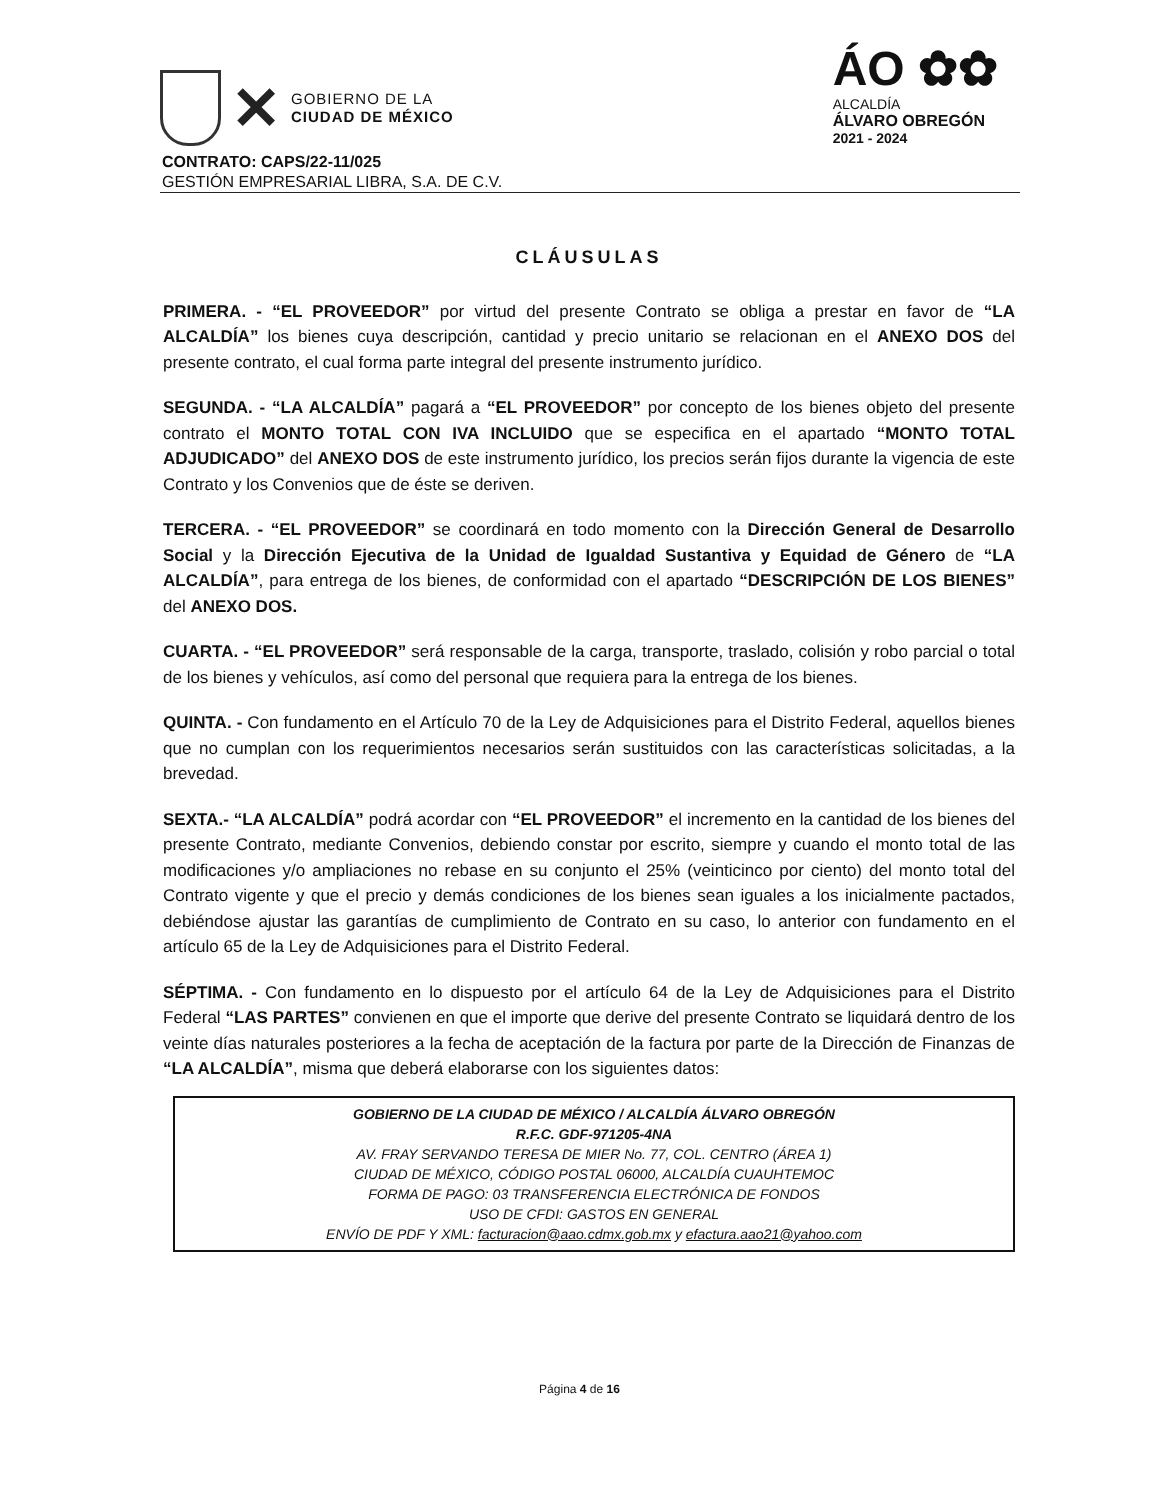✕
GOBIERNO DE LA
CIUDAD DE MÉXICO
ÁO ✿✿
ALCALDÍA
ÁLVARO OBREGÓN
2021 - 2024
CONTRATO: CAPS/22-11/025
GESTIÓN EMPRESARIAL LIBRA, S.A. DE C.V.
CLÁUSULAS
PRIMERA. - “EL PROVEEDOR” por virtud del presente Contrato se obliga a prestar en favor de “LA ALCALDÍA” los bienes cuya descripción, cantidad y precio unitario se relacionan en el ANEXO DOS del presente contrato, el cual forma parte integral del presente instrumento jurídico.
SEGUNDA. - “LA ALCALDÍA” pagará a “EL PROVEEDOR” por concepto de los bienes objeto del presente contrato el MONTO TOTAL CON IVA INCLUIDO que se especifica en el apartado “MONTO TOTAL ADJUDICADO” del ANEXO DOS de este instrumento jurídico, los precios serán fijos durante la vigencia de este Contrato y los Convenios que de éste se deriven.
TERCERA. - “EL PROVEEDOR” se coordinará en todo momento con la Dirección General de Desarrollo Social y la Dirección Ejecutiva de la Unidad de Igualdad Sustantiva y Equidad de Género de “LA ALCALDÍA”, para entrega de los bienes, de conformidad con el apartado “DESCRIPCIÓN DE LOS BIENES” del ANEXO DOS.
CUARTA. - “EL PROVEEDOR” será responsable de la carga, transporte, traslado, colisión y robo parcial o total de los bienes y vehículos, así como del personal que requiera para la entrega de los bienes.
QUINTA. - Con fundamento en el Artículo 70 de la Ley de Adquisiciones para el Distrito Federal, aquellos bienes que no cumplan con los requerimientos necesarios serán sustituidos con las características solicitadas, a la brevedad.
SEXTA.- “LA ALCALDÍA” podrá acordar con “EL PROVEEDOR” el incremento en la cantidad de los bienes del presente Contrato, mediante Convenios, debiendo constar por escrito, siempre y cuando el monto total de las modificaciones y/o ampliaciones no rebase en su conjunto el 25% (veinticinco por ciento) del monto total del Contrato vigente y que el precio y demás condiciones de los bienes sean iguales a los inicialmente pactados, debiéndose ajustar las garantías de cumplimiento de Contrato en su caso, lo anterior con fundamento en el artículo 65 de la Ley de Adquisiciones para el Distrito Federal.
SÉPTIMA. - Con fundamento en lo dispuesto por el artículo 64 de la Ley de Adquisiciones para el Distrito Federal “LAS PARTES” convienen en que el importe que derive del presente Contrato se liquidará dentro de los veinte días naturales posteriores a la fecha de aceptación de la factura por parte de la Dirección de Finanzas de “LA ALCALDÍA”, misma que deberá elaborarse con los siguientes datos:
GOBIERNO DE LA CIUDAD DE MÉXICO / ALCALDÍA ÁLVARO OBREGÓN
R.F.C. GDF-971205-4NA
AV. FRAY SERVANDO TERESA DE MIER No. 77, COL. CENTRO (ÁREA 1)
CIUDAD DE MÉXICO, CÓDIGO POSTAL 06000, ALCALDÍA CUAUHTEMOC
FORMA DE PAGO: 03 TRANSFERENCIA ELECTRÓNICA DE FONDOS
USO DE CFDI: GASTOS EN GENERAL
ENVÍO DE PDF Y XML: facturacion@aao.cdmx.gob.mx y efactura.aao21@yahoo.com
Página 4 de 16